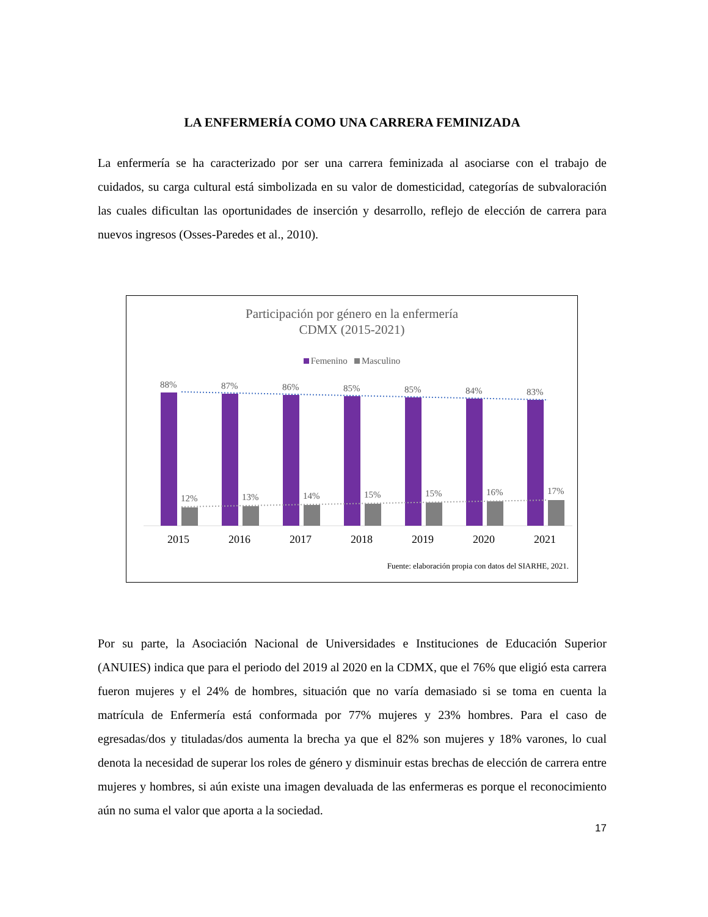LA ENFERMERÍA COMO UNA CARRERA FEMINIZADA
La enfermería se ha caracterizado por ser una carrera feminizada al asociarse con el trabajo de cuidados, su carga cultural está simbolizada en su valor de domesticidad, categorías de subvaloración las cuales dificultan las oportunidades de inserción y desarrollo, reflejo de elección de carrera para nuevos ingresos (Osses-Paredes et al., 2010).
Participación por género en la enfermería
CDMX (2015-2021)
Femenino Masculino
88%
87%
86%
85%
85%
84%
83%
12%
13%
14%
15%
15%
16%
17%
2015
2016
2017
2018
2019
2020
2021
Fuente: elaboración propia con datos del SIARHE, 2021.
Por su parte, la Asociación Nacional de Universidades e Instituciones de Educación Superior (ANUIES) indica que para el periodo del 2019 al 2020 en la CDMX, que el 76% que eligió esta carrera fueron mujeres y el 24% de hombres, situación que no varía demasiado si se toma en cuenta la matrícula de Enfermería está conformada por 77% mujeres y 23% hombres. Para el caso de egresadas/dos y tituladas/dos aumenta la brecha ya que el 82% son mujeres y 18% varones, lo cual denota la necesidad de superar los roles de género y disminuir estas brechas de elección de carrera entre mujeres y hombres, si aún existe una imagen devaluada de las enfermeras es porque el reconocimiento aún no suma el valor que aporta a la sociedad.
17